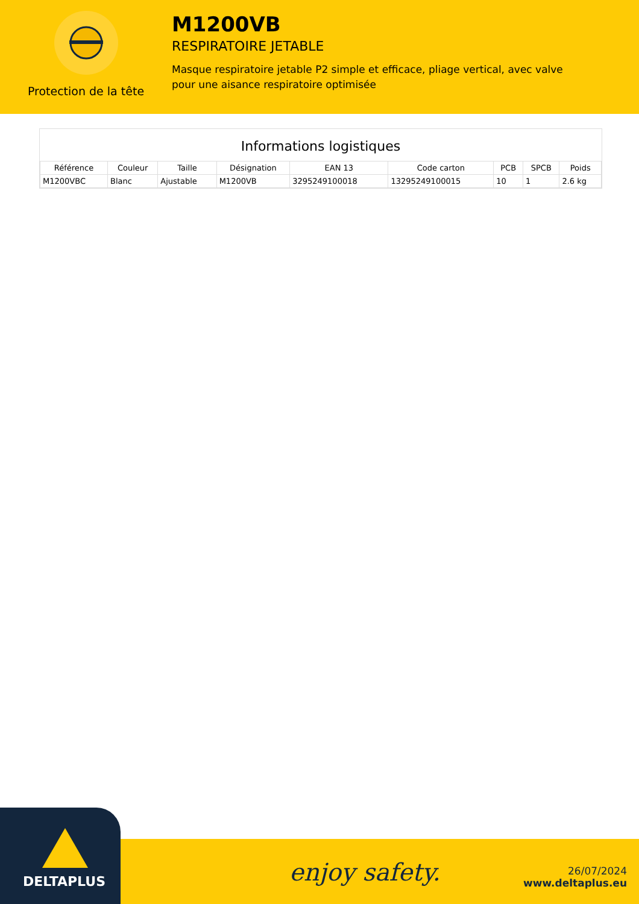Protection de la tête
M1200VB
RESPIRATOIRE JETABLE
Masque respiratoire jetable P2 simple et efficace, pliage vertical, avec valve pour une aisance respiratoire optimisée
Informations logistiques
| Référence | Couleur | Taille | Désignation | EAN 13 | Code carton | PCB | SPCB | Poids |
| --- | --- | --- | --- | --- | --- | --- | --- | --- |
| M1200VBC | Blanc | Ajustable | M1200VB | 3295249100018 | 13295249100015 | 10 | 1 | 2.6 kg |
DELTAPLUS enjoy safety.
26/07/2024
www.deltaplus.eu